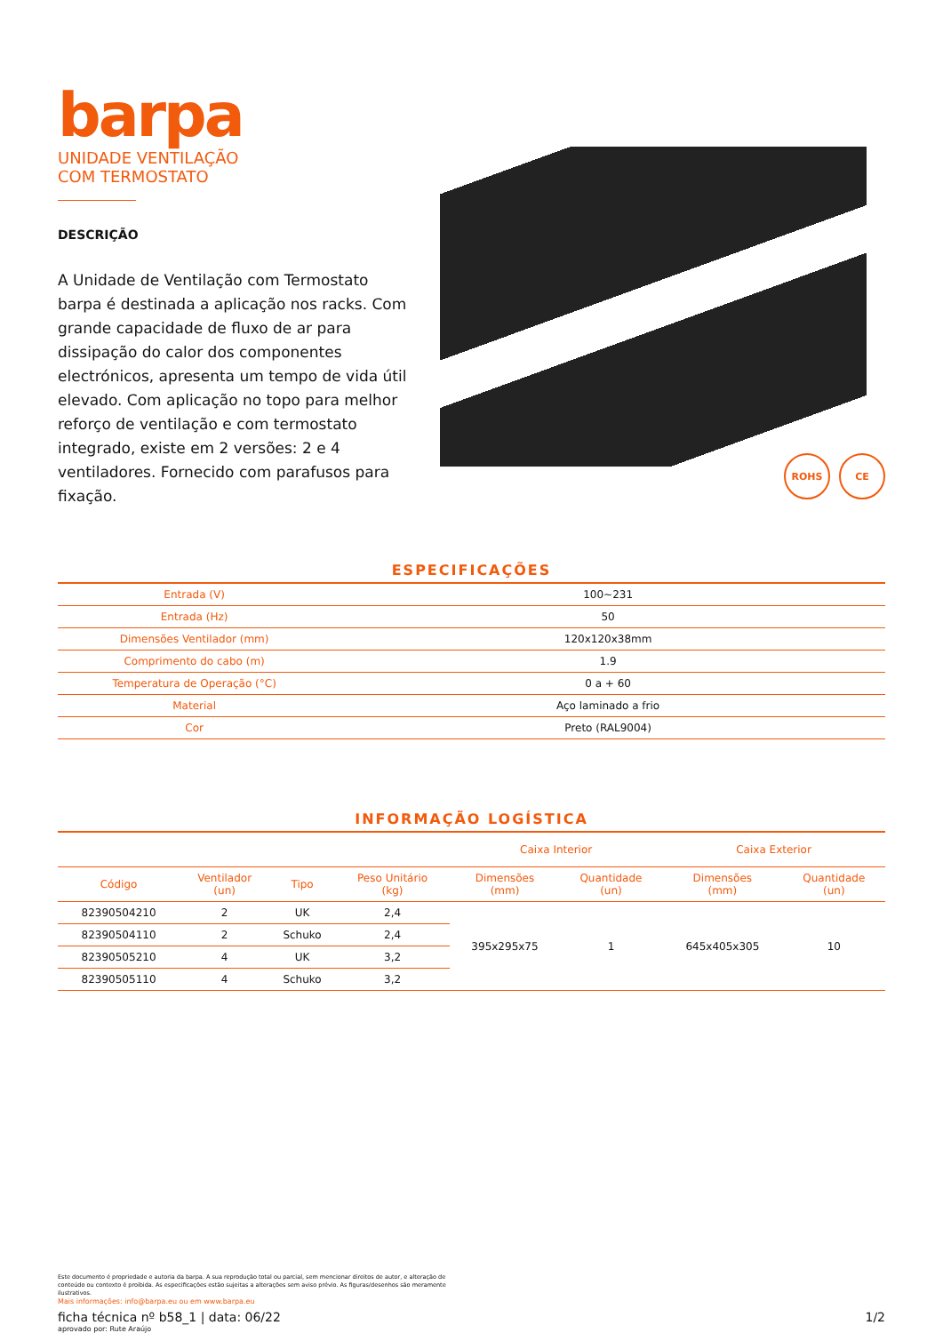barpa
UNIDADE VENTILAÇÃO
COM TERMOSTATO
DESCRIÇÃO
A Unidade de Ventilação com Termostato barpa é destinada a aplicação nos racks. Com grande capacidade de fluxo de ar para dissipação do calor dos componentes electrónicos, apresenta um tempo de vida útil elevado. Com aplicação no topo para melhor reforço de ventilação e com termostato integrado, existe em 2 versões: 2 e 4 ventiladores. Fornecido com parafusos para fixação.
ROHS CE
ESPECIFICAÇÕES
| Entrada (V) | 100~231 |
| Entrada (Hz) | 50 |
| Dimensões Ventilador (mm) | 120x120x38mm |
| Comprimento do cabo (m) | 1.9 |
| Temperatura de Operação (°C) | 0 a + 60 |
| Material | Aço laminado a frio |
| Cor | Preto (RAL9004) |
INFORMAÇÃO LOGÍSTICA
| | | | | Caixa Interior | | Caixa Exterior | |
| --- | --- | --- | --- | --- | --- | --- | --- |
| Código | Ventilador (un) | Tipo | Peso Unitário (kg) | Dimensões (mm) | Quantidade (un) | Dimensões (mm) | Quantidade (un) |
| 82390504210 | 2 | UK | 2,4 | 395x295x75 | 1 | 645x405x305 | 10 |
| 82390504110 | 2 | Schuko | 2,4 | | | | |
| 82390505210 | 4 | UK | 3,2 | | | | |
| 82390505110 | 4 | Schuko | 3,2 | | | | |
Este documento é propriedade e autoria da barpa. A sua reprodução total ou parcial, sem mencionar direitos de autor, e alteração de conteúdo ou contexto é proibida. As especificações estão sujeitas a alterações sem aviso prévio. As figuras/desenhos são meramente ilustrativos.
Mais informações: info@barpa.eu ou em www.barpa.eu
ficha técnica nº b58_1 | data: 06/22 1/2
aprovado por: Rute Araújo